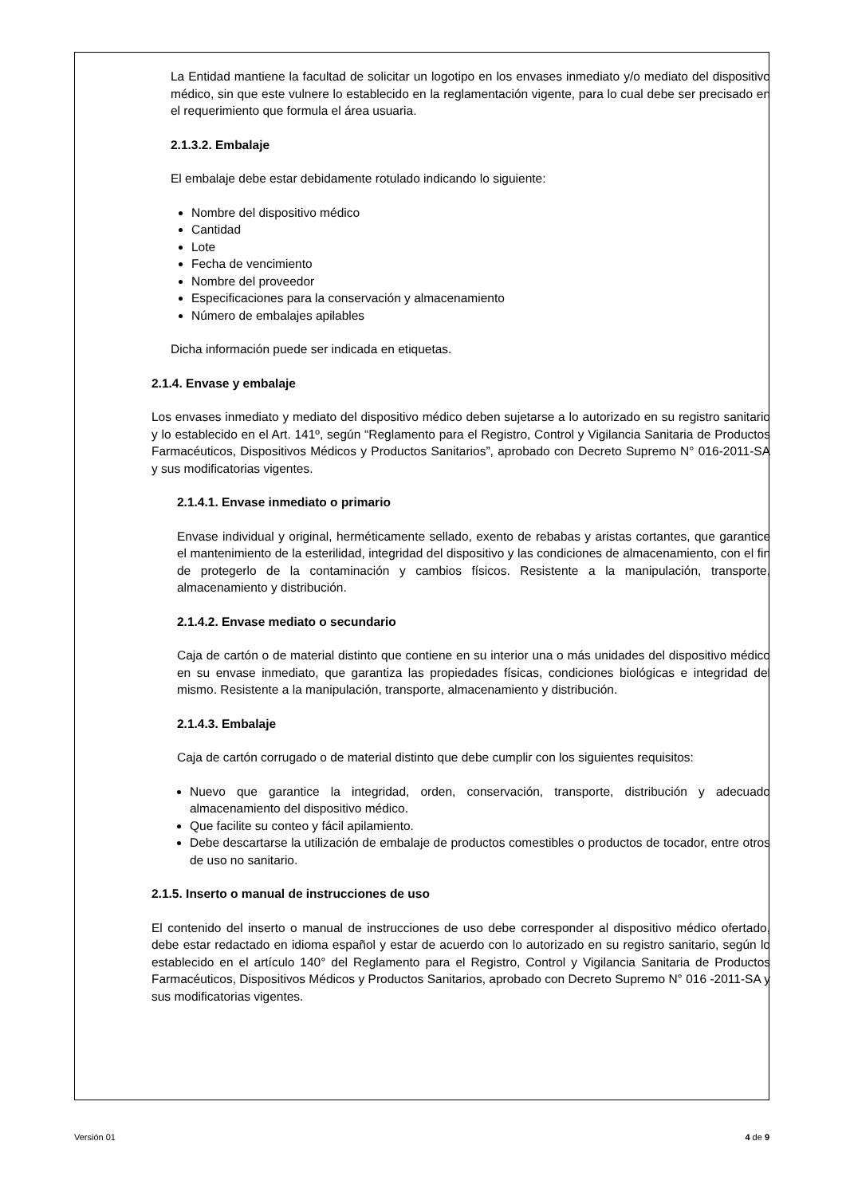La Entidad mantiene la facultad de solicitar un logotipo en los envases inmediato y/o mediato del dispositivo médico, sin que este vulnere lo establecido en la reglamentación vigente, para lo cual debe ser precisado en el requerimiento que formula el área usuaria.
2.1.3.2. Embalaje
El embalaje debe estar debidamente rotulado indicando lo siguiente:
Nombre del dispositivo médico
Cantidad
Lote
Fecha de vencimiento
Nombre del proveedor
Especificaciones para la conservación y almacenamiento
Número de embalajes apilables
Dicha información puede ser indicada en etiquetas.
2.1.4. Envase y embalaje
Los envases inmediato y mediato del dispositivo médico deben sujetarse a lo autorizado en su registro sanitario y lo establecido en el Art. 141º, según “Reglamento para el Registro, Control y Vigilancia Sanitaria de Productos Farmacéuticos, Dispositivos Médicos y Productos Sanitarios”, aprobado con Decreto Supremo N° 016-2011-SA y sus modificatorias vigentes.
2.1.4.1. Envase inmediato o primario
Envase individual y original, herméticamente sellado, exento de rebabas y aristas cortantes, que garantice el mantenimiento de la esterilidad, integridad del dispositivo y las condiciones de almacenamiento, con el fin de protegerlo de la contaminación y cambios físicos. Resistente a la manipulación, transporte, almacenamiento y distribución.
2.1.4.2. Envase mediato o secundario
Caja de cartón o de material distinto que contiene en su interior una o más unidades del dispositivo médico en su envase inmediato, que garantiza las propiedades físicas, condiciones biológicas e integridad del mismo. Resistente a la manipulación, transporte, almacenamiento y distribución.
2.1.4.3. Embalaje
Caja de cartón corrugado o de material distinto que debe cumplir con los siguientes requisitos:
Nuevo que garantice la integridad, orden, conservación, transporte, distribución y adecuado almacenamiento del dispositivo médico.
Que facilite su conteo y fácil apilamiento.
Debe descartarse la utilización de embalaje de productos comestibles o productos de tocador, entre otros de uso no sanitario.
2.1.5. Inserto o manual de instrucciones de uso
El contenido del inserto o manual de instrucciones de uso debe corresponder al dispositivo médico ofertado, debe estar redactado en idioma español y estar de acuerdo con lo autorizado en su registro sanitario, según lo establecido en el artículo 140° del Reglamento para el Registro, Control y Vigilancia Sanitaria de Productos Farmacéuticos, Dispositivos Médicos y Productos Sanitarios, aprobado con Decreto Supremo N° 016 -2011-SA y sus modificatorias vigentes.
Versión 01 4 de 9